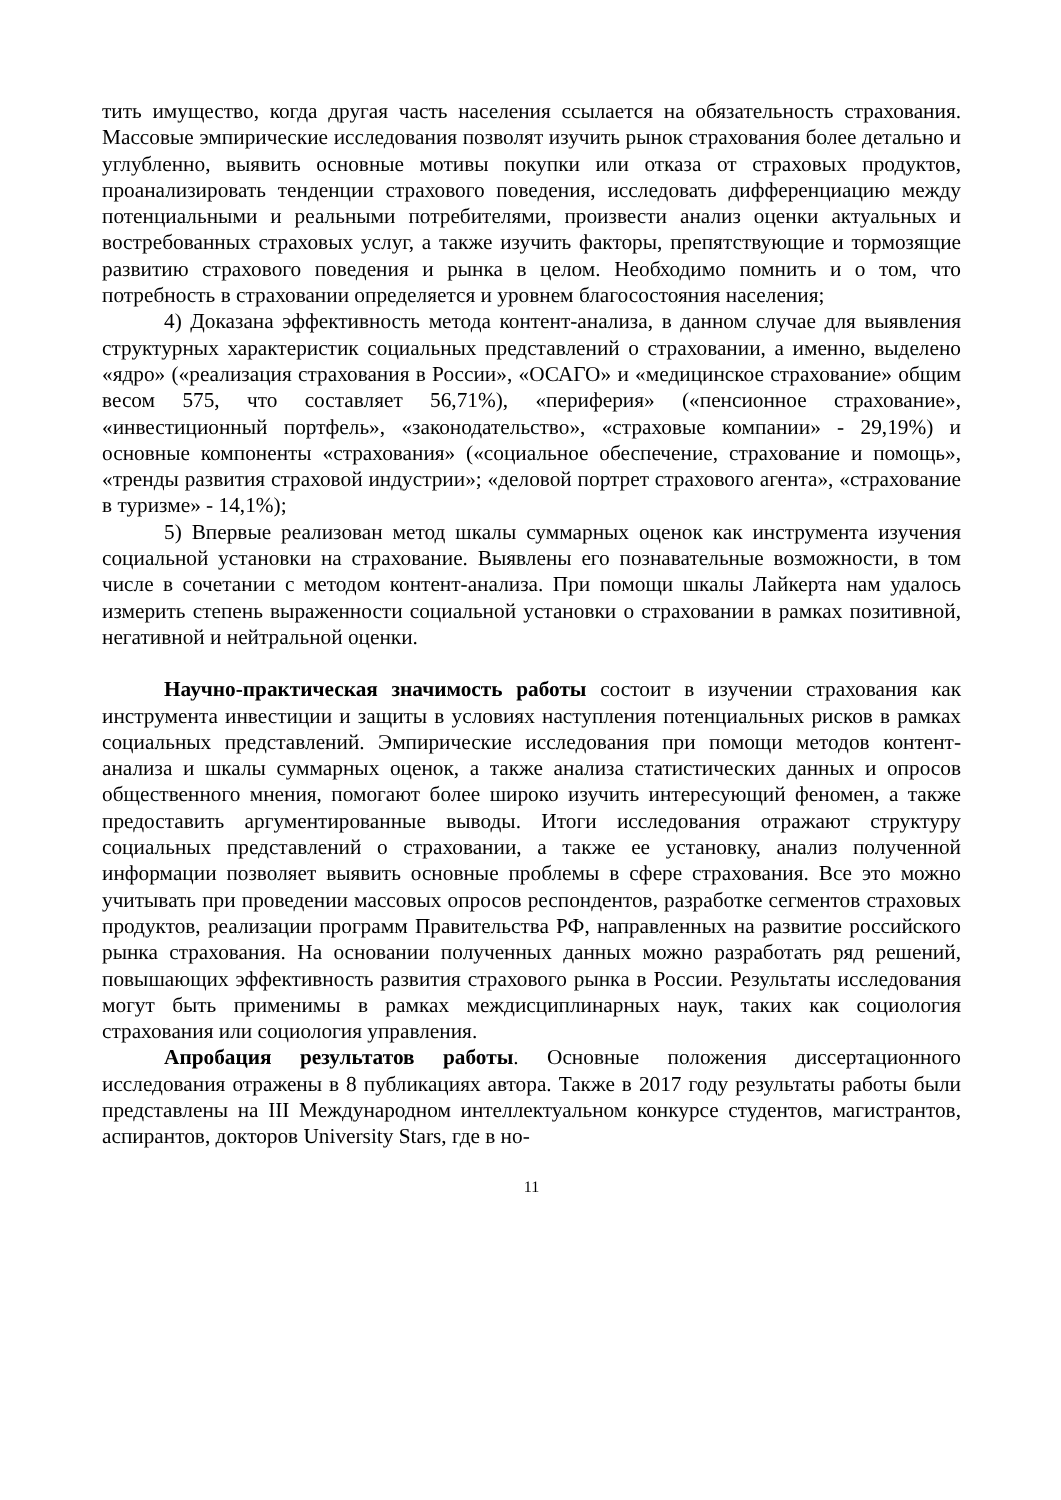тить имущество, когда другая часть населения ссылается на обязательность страхования. Массовые эмпирические исследования позволят изучить рынок страхования более детально и углубленно, выявить основные мотивы покупки или отказа от страховых продуктов, проанализировать тенденции страхового поведения, исследовать дифференциацию между потенциальными и реальными потребителями, произвести анализ оценки актуальных и востребованных страховых услуг, а также изучить факторы, препятствующие и тормозящие развитию страхового поведения и рынка в целом. Необходимо помнить и о том, что потребность в страховании определяется и уровнем благосостояния населения;
4) Доказана эффективность метода контент-анализа, в данном случае для выявления структурных характеристик социальных представлений о страховании, а именно, выделено «ядро» («реализация страхования в России», «ОСАГО» и «медицинское страхование» общим весом 575, что составляет 56,71%), «периферия» («пенсионное страхование», «инвестиционный портфель», «законодательство», «страховые компании» - 29,19%) и основные компоненты «страхования» («социальное обеспечение, страхование и помощь», «тренды развития страховой индустрии»; «деловой портрет страхового агента», «страхование в туризме» - 14,1%);
5) Впервые реализован метод шкалы суммарных оценок как инструмента изучения социальной установки на страхование. Выявлены его познавательные возможности, в том числе в сочетании с методом контент-анализа. При помощи шкалы Лайкерта нам удалось измерить степень выраженности социальной установки о страховании в рамках позитивной, негативной и нейтральной оценки.
Научно-практическая значимость работы состоит в изучении страхования как инструмента инвестиции и защиты в условиях наступления потенциальных рисков в рамках социальных представлений. Эмпирические исследования при помощи методов контент-анализа и шкалы суммарных оценок, а также анализа статистических данных и опросов общественного мнения, помогают более широко изучить интересующий феномен, а также предоставить аргументированные выводы. Итоги исследования отражают структуру социальных представлений о страховании, а также ее установку, анализ полученной информации позволяет выявить основные проблемы в сфере страхования. Все это можно учитывать при проведении массовых опросов респондентов, разработке сегментов страховых продуктов, реализации программ Правительства РФ, направленных на развитие российского рынка страхования. На основании полученных данных можно разработать ряд решений, повышающих эффективность развития страхового рынка в России. Результаты исследования могут быть применимы в рамках междисциплинарных наук, таких как социология страхования или социология управления.
Апробация результатов работы. Основные положения диссертационного исследования отражены в 8 публикациях автора. Также в 2017 году результаты работы были представлены на III Международном интеллектуальном конкурсе студентов, магистрантов, аспирантов, докторов University Stars, где в но-
11